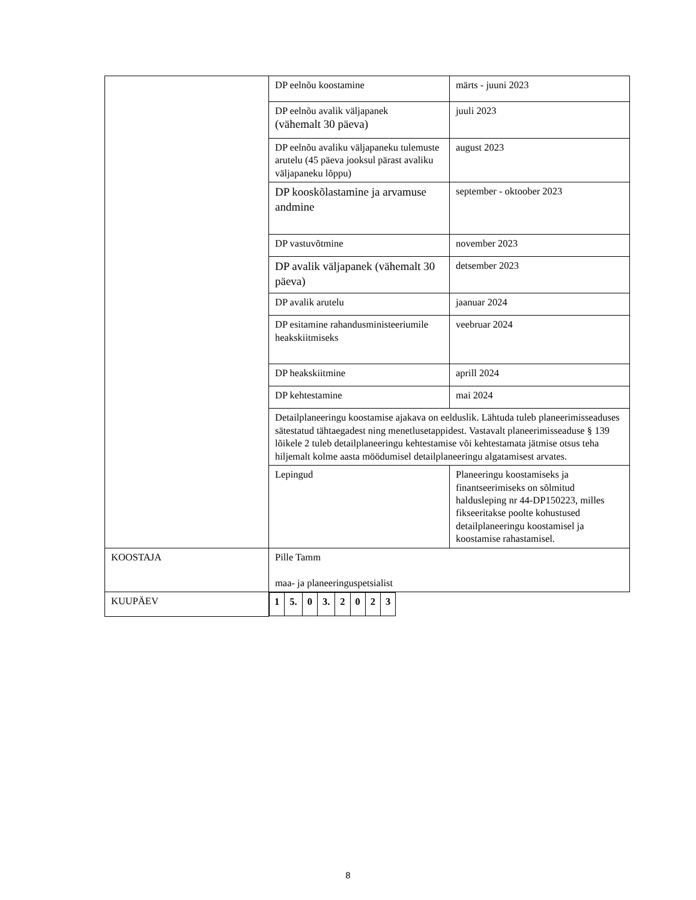| | DP eelnõu koostamine | märts - juuni 2023 |
| | DP eelnõu avalik väljapanek (vähemalt 30 päeva) | juuli 2023 |
| | DP eelnõu avaliku väljapaneku tulemuste arutelu (45 päeva jooksul pärast avaliku väljapaneku lõppu) | august 2023 |
| | DP kooskõlastamine ja arvamuse andmine | september - oktoober 2023 |
| | DP vastuvõtmine | november 2023 |
| | DP avalik väljapanek (vähemalt 30 päeva) | detsember 2023 |
| | DP avalik arutelu | jaanuar 2024 |
| | DP esitamine rahandusministeeriumile heakskiitmiseks | veebruar 2024 |
| | DP heakskiitmine | aprill 2024 |
| | DP kehtestamine | mai 2024 |
| | Detailplaneeringu koostamise ajakava on eelduslik. Lähtuda tuleb planeerimisseaduses sätestatud tähtaegadest ning menetlusetappidest. Vastavalt planeerimisseaduse § 139 lõikele 2 tuleb detailplaneeringu kehtestamise või kehtestamata jätmise otsus teha hiljemalt kolme aasta möödumisel detailplaneeringu algatamisest arvates. | |
| | Lepingud | Planeeringu koostamiseks ja finantseerimiseks on sõlmitud haldusleping nr 44-DP150223, milles fikseeritakse poolte kohustused detailplaneeringu koostamisel ja koostamise rahastamisel. |
| KOOSTAJA | Pille Tamm maa- ja planeeringuspetsialist | |
| KUUPÄEV | / 1 / 5. / 0 / 3. / 2 / 0 / 2 / 3 / | |
8